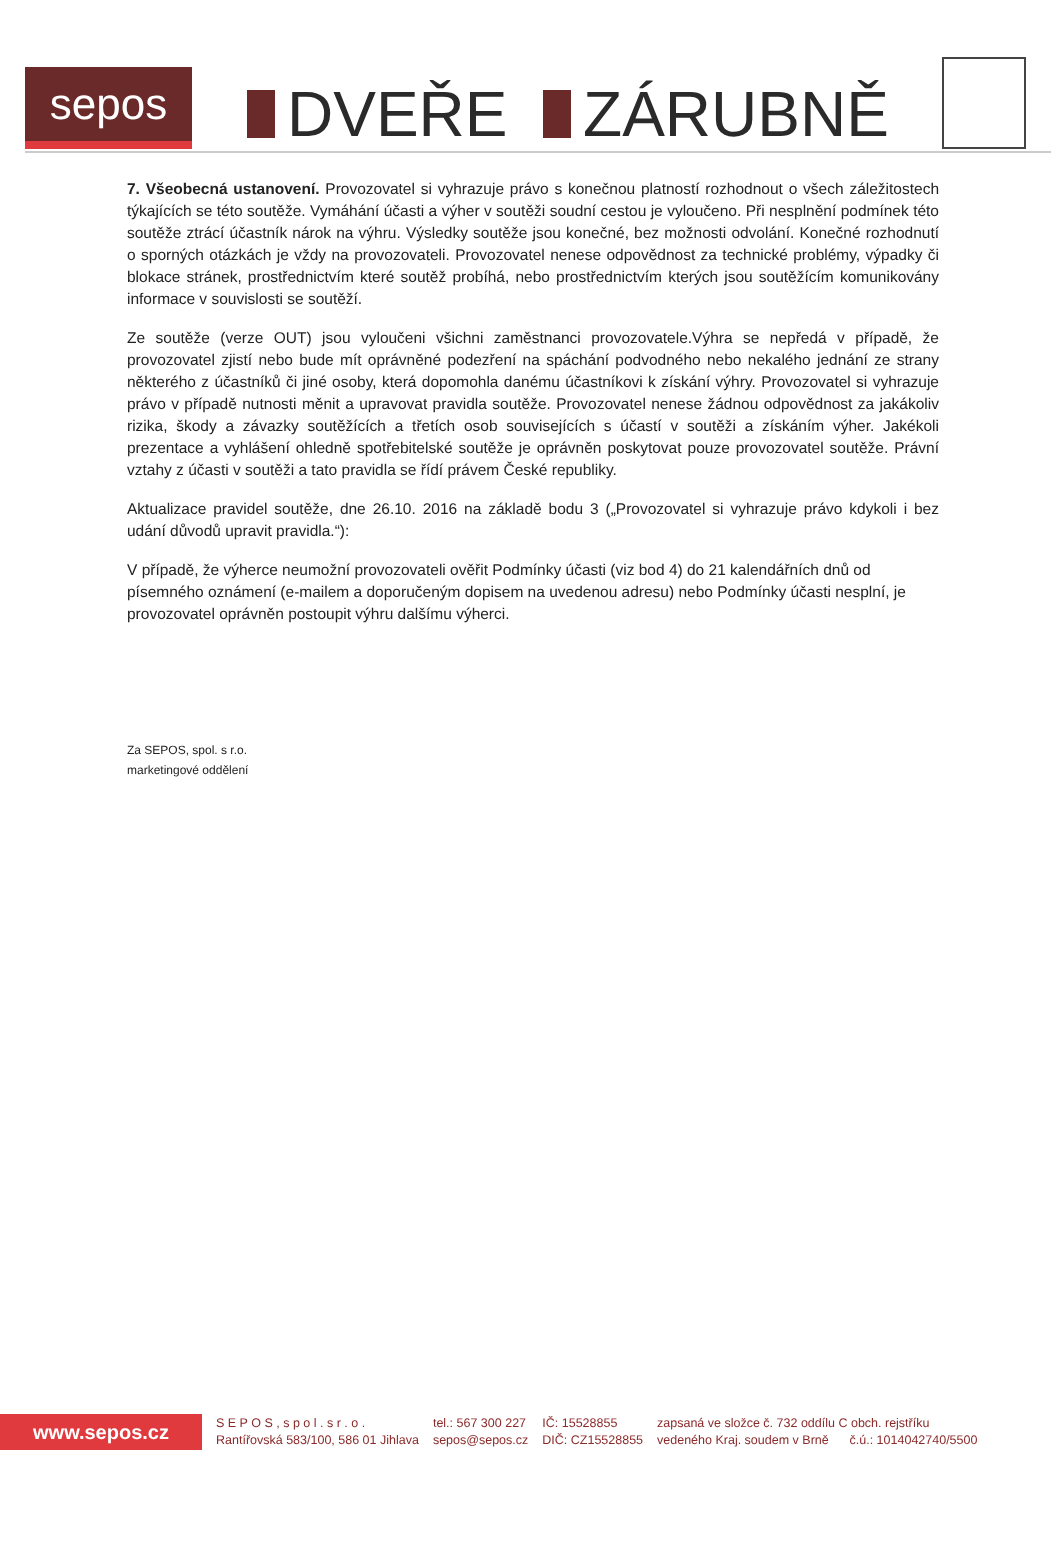sepos
DVEŘE ZÁRUBNĚ
7. Všeobecná ustanovení. Provozovatel si vyhrazuje právo s konečnou platností rozhodnout o všech záležitostech týkajících se této soutěže. Vymáhání účasti a výher v soutěži soudní cestou je vyloučeno. Při nesplnění podmínek této soutěže ztrácí účastník nárok na výhru. Výsledky soutěže jsou konečné, bez možnosti odvolání. Konečné rozhodnutí o sporných otázkách je vždy na provozovateli. Provozovatel nenese odpovědnost za technické problémy, výpadky či blokace stránek, prostřednictvím které soutěž probíhá, nebo prostřednictvím kterých jsou soutěžícím komunikovány informace v souvislosti se soutěží.
Ze soutěže (verze OUT) jsou vyloučeni všichni zaměstnanci provozovatele.Výhra se nepředá v případě, že provozovatel zjistí nebo bude mít oprávněné podezření na spáchání podvodného nebo nekalého jednání ze strany některého z účastníků či jiné osoby, která dopomohla danému účastníkovi k získání výhry. Provozovatel si vyhrazuje právo v případě nutnosti měnit a upravovat pravidla soutěže. Provozovatel nenese žádnou odpovědnost za jakákoliv rizika, škody a závazky soutěžících a třetích osob souvisejících s účastí v soutěži a získáním výher. Jakékoli prezentace a vyhlášení ohledně spotřebitelské soutěže je oprávněn poskytovat pouze provozovatel soutěže. Právní vztahy z účasti v soutěži a tato pravidla se řídí právem České republiky.
Aktualizace pravidel soutěže, dne 26.10. 2016 na základě bodu 3 („Provozovatel si vyhrazuje právo kdykoli i bez udání důvodů upravit pravidla.“):
V případě, že výherce neumožní provozovateli ověřit Podmínky účasti (viz bod 4) do 21 kalendářních dnů od písemného oznámení (e-mailem a doporučeným dopisem na uvedenou adresu) nebo Podmínky účasti nesplní, je provozovatel oprávněn postoupit výhru dalšímu výherci.
Za SEPOS, spol. s r.o.
marketingové oddělení
www.sepos.cz
S E P O S , s p o l . s r . o .
Rantířovská 583/100, 586 01 Jihlava
tel.: 567 300 227
sepos@sepos.cz
IČ: 15528855
DIČ: CZ15528855
zapsaná ve složce č. 732 oddílu C obch. rejstříku
vedeného Kraj. soudem v Brně č.ú.: 1014042740/5500